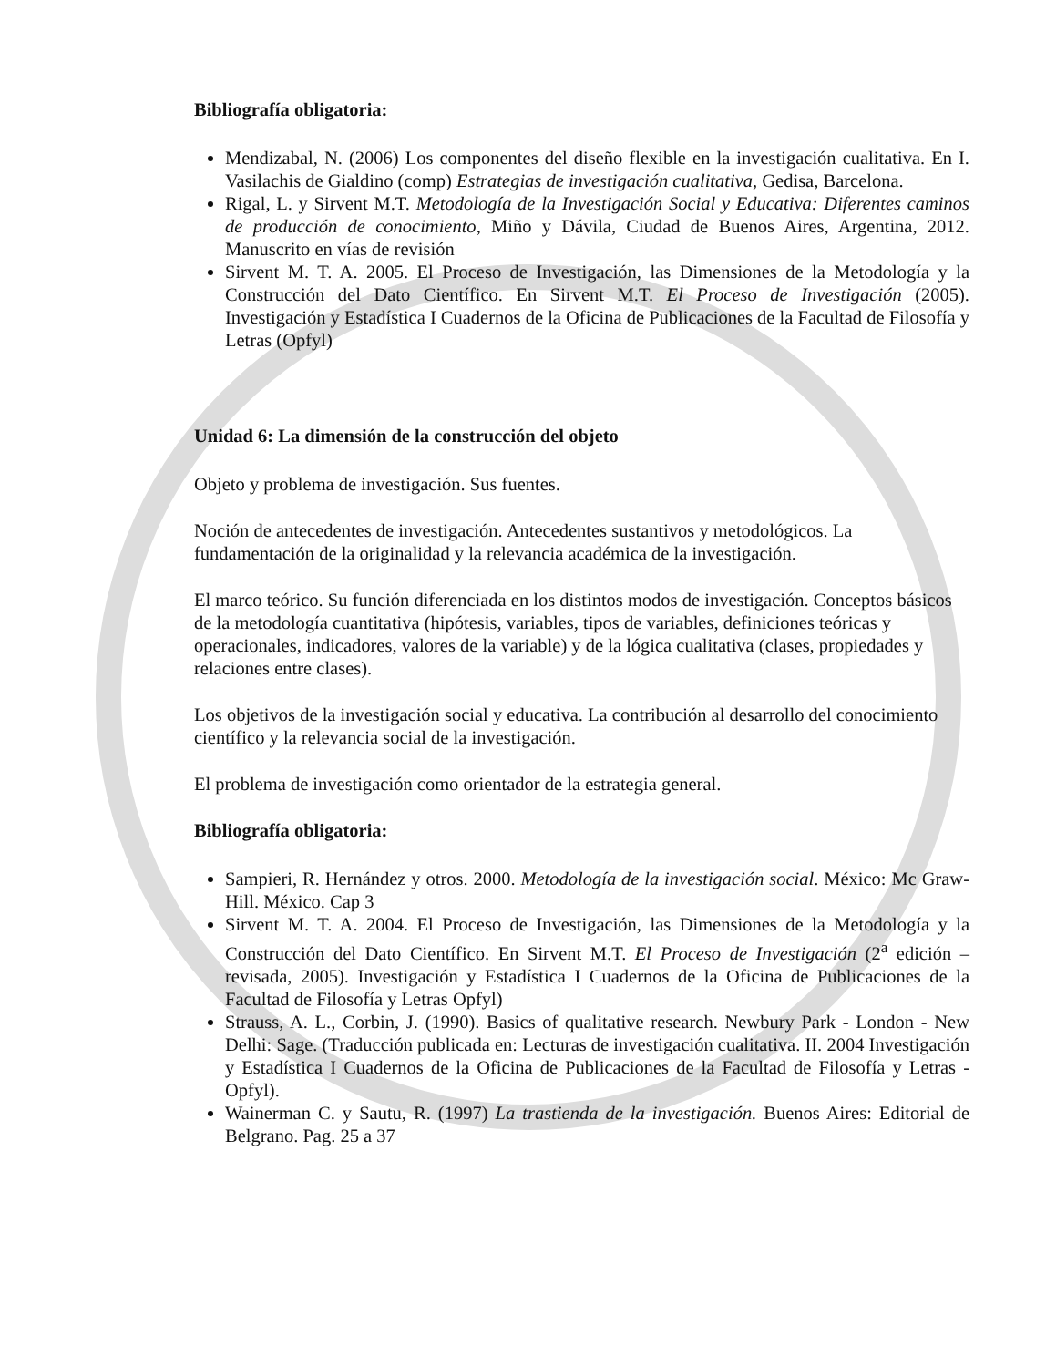Bibliografía obligatoria:
Mendizabal, N. (2006) Los componentes del diseño flexible en la investigación cualitativa. En I. Vasilachis de Gialdino (comp) Estrategias de investigación cualitativa, Gedisa, Barcelona.
Rigal, L. y Sirvent M.T. Metodología de la Investigación Social y Educativa: Diferentes caminos de producción de conocimiento, Miño y Dávila, Ciudad de Buenos Aires, Argentina, 2012. Manuscrito en vías de revisión
Sirvent M. T. A. 2005. El Proceso de Investigación, las Dimensiones de la Metodología y la Construcción del Dato Científico. En Sirvent M.T. El Proceso de Investigación (2005). Investigación y Estadística I Cuadernos de la Oficina de Publicaciones de la Facultad de Filosofía y Letras (Opfyl)
Unidad 6: La dimensión de la construcción del objeto
Objeto y problema de investigación. Sus fuentes.
Noción de antecedentes de investigación. Antecedentes sustantivos y metodológicos. La fundamentación de la originalidad y la relevancia académica de la investigación.
El marco teórico. Su función diferenciada en los distintos modos de investigación. Conceptos básicos de la metodología cuantitativa (hipótesis, variables, tipos de variables, definiciones teóricas y operacionales, indicadores, valores de la variable) y de la lógica cualitativa (clases, propiedades y relaciones entre clases).
Los objetivos de la investigación social y educativa. La contribución al desarrollo del conocimiento científico y la relevancia social de la investigación.
El problema de investigación como orientador de la estrategia general.
Bibliografía obligatoria:
Sampieri, R. Hernández y otros. 2000. Metodología de la investigación social. México: Mc Graw-Hill. México. Cap 3
Sirvent M. T. A. 2004. El Proceso de Investigación, las Dimensiones de la Metodología y la Construcción del Dato Científico. En Sirvent M.T. El Proceso de Investigación (2<sup>a</sup> edición –revisada, 2005). Investigación y Estadística I Cuadernos de la Oficina de Publicaciones de la Facultad de Filosofía y Letras Opfyl)
Strauss, A. L., Corbin, J. (1990). Basics of qualitative research. Newbury Park - London - New Delhi: Sage. (Traducción publicada en: Lecturas de investigación cualitativa. II. 2004 Investigación y Estadística I Cuadernos de la Oficina de Publicaciones de la Facultad de Filosofía y Letras - Opfyl).
Wainerman C. y Sautu, R. (1997) La trastienda de la investigación. Buenos Aires: Editorial de Belgrano. Pag. 25 a 37